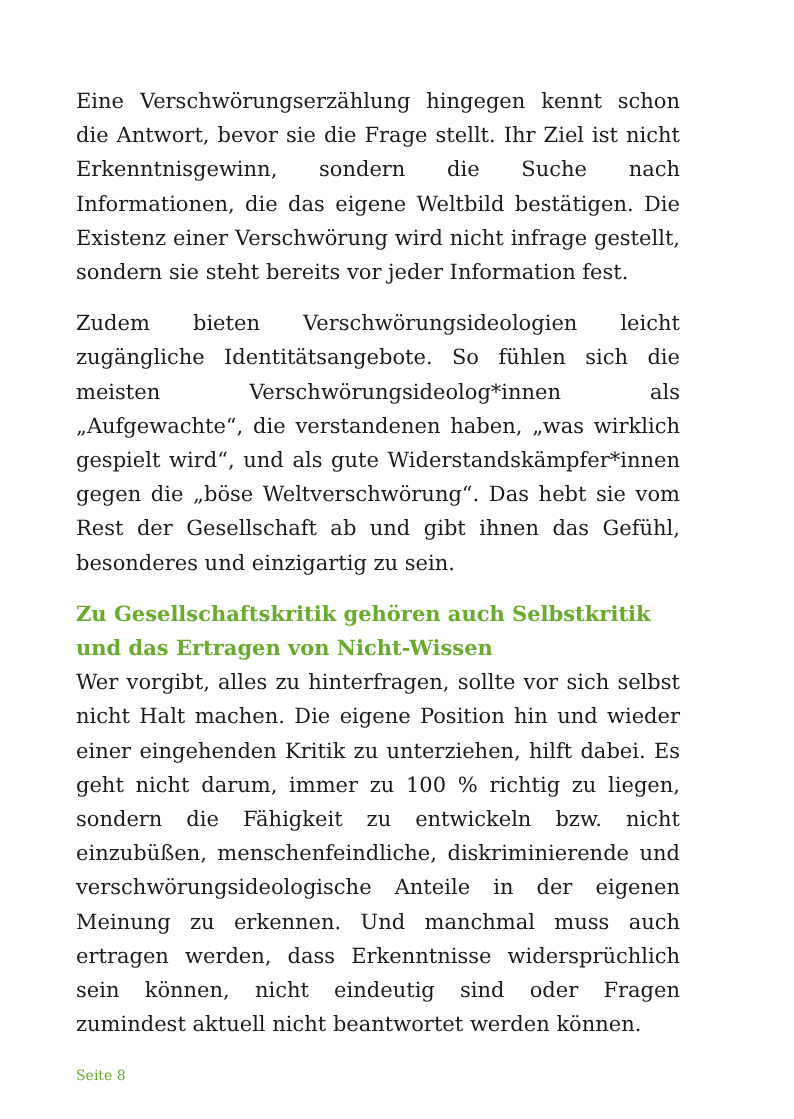Eine Verschwörungserzählung hingegen kennt schon die Antwort, bevor sie die Frage stellt. Ihr Ziel ist nicht Erkenntnisgewinn, sondern die Suche nach Informationen, die das eigene Weltbild bestätigen. Die Existenz einer Verschwörung wird nicht infrage gestellt, sondern sie steht bereits vor jeder Information fest.
Zudem bieten Verschwörungsideologien leicht zugängliche Identitätsangebote. So fühlen sich die meisten Verschwörungsideolog*innen als „Aufgewachte“, die verstandenen haben, „was wirklich gespielt wird“, und als gute Widerstandskämpfer*innen gegen die „böse Weltverschwörung“. Das hebt sie vom Rest der Gesellschaft ab und gibt ihnen das Gefühl, besonderes und einzigartig zu sein.
Zu Gesellschaftskritik gehören auch Selbstkritik und das Ertragen von Nicht-Wissen
Wer vorgibt, alles zu hinterfragen, sollte vor sich selbst nicht Halt machen. Die eigene Position hin und wieder einer eingehenden Kritik zu unterziehen, hilft dabei. Es geht nicht darum, immer zu 100 % richtig zu liegen, sondern die Fähigkeit zu entwickeln bzw. nicht einzubüßen, menschenfeindliche, diskriminierende und verschwörungsideologische Anteile in der eigenen Meinung zu erkennen. Und manchmal muss auch ertragen werden, dass Erkenntnisse widersprüchlich sein können, nicht eindeutig sind oder Fragen zumindest aktuell nicht beantwortet werden können.
Seite 8